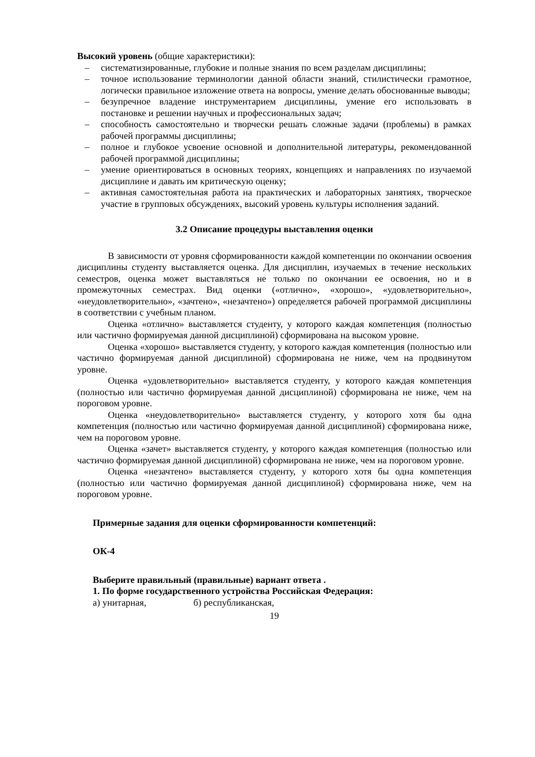Высокий уровень (общие характеристики):
– систематизированные, глубокие и полные знания по всем разделам дисциплины;
– точное использование терминологии данной области знаний, стилистически грамотное, логически правильное изложение ответа на вопросы, умение делать обоснованные выводы;
– безупречное владение инструментарием дисциплины, умение его использовать в постановке и решении научных и профессиональных задач;
– способность самостоятельно и творчески решать сложные задачи (проблемы) в рамках рабочей программы дисциплины;
– полное и глубокое усвоение основной и дополнительной литературы, рекомендованной рабочей программой дисциплины;
– умение ориентироваться в основных теориях, концепциях и направлениях по изучаемой дисциплине и давать им критическую оценку;
– активная самостоятельная работа на практических и лабораторных занятиях, творческое участие в групповых обсуждениях, высокий уровень культуры исполнения заданий.
3.2 Описание процедуры выставления оценки
В зависимости от уровня сформированности каждой компетенции по окончании освоения дисциплины студенту выставляется оценка. Для дисциплин, изучаемых в течение нескольких семестров, оценка может выставляться не только по окончании ее освоения, но и в промежуточных семестрах. Вид оценки («отлично», «хорошо», «удовлетворительно», «неудовлетворительно», «зачтено», «незачтено») определяется рабочей программой дисциплины в соответствии с учебным планом.
Оценка «отлично» выставляется студенту, у которого каждая компетенция (полностью или частично формируемая данной дисциплиной) сформирована на высоком уровне.
Оценка «хорошо» выставляется студенту, у которого каждая компетенция (полностью или частично формируемая данной дисциплиной) сформирована не ниже, чем на продвинутом уровне.
Оценка «удовлетворительно» выставляется студенту, у которого каждая компетенция (полностью или частично формируемая данной дисциплиной) сформирована не ниже, чем на пороговом уровне.
Оценка «неудовлетворительно» выставляется студенту, у которого хотя бы одна компетенция (полностью или частично формируемая данной дисциплиной) сформирована ниже, чем на пороговом уровне.
Оценка «зачет» выставляется студенту, у которого каждая компетенция (полностью или частично формируемая данной дисциплиной) сформирована не ниже, чем на пороговом уровне.
Оценка «незачтено» выставляется студенту, у которого хотя бы одна компетенция (полностью или частично формируемая данной дисциплиной) сформирована ниже, чем на пороговом уровне.
Примерные задания для оценки сформированности компетенций:
ОК-4
Выберите правильный (правильные) вариант ответа .
1. По форме государственного устройства Российская Федерация:
а) унитарная, б) республиканская,
19